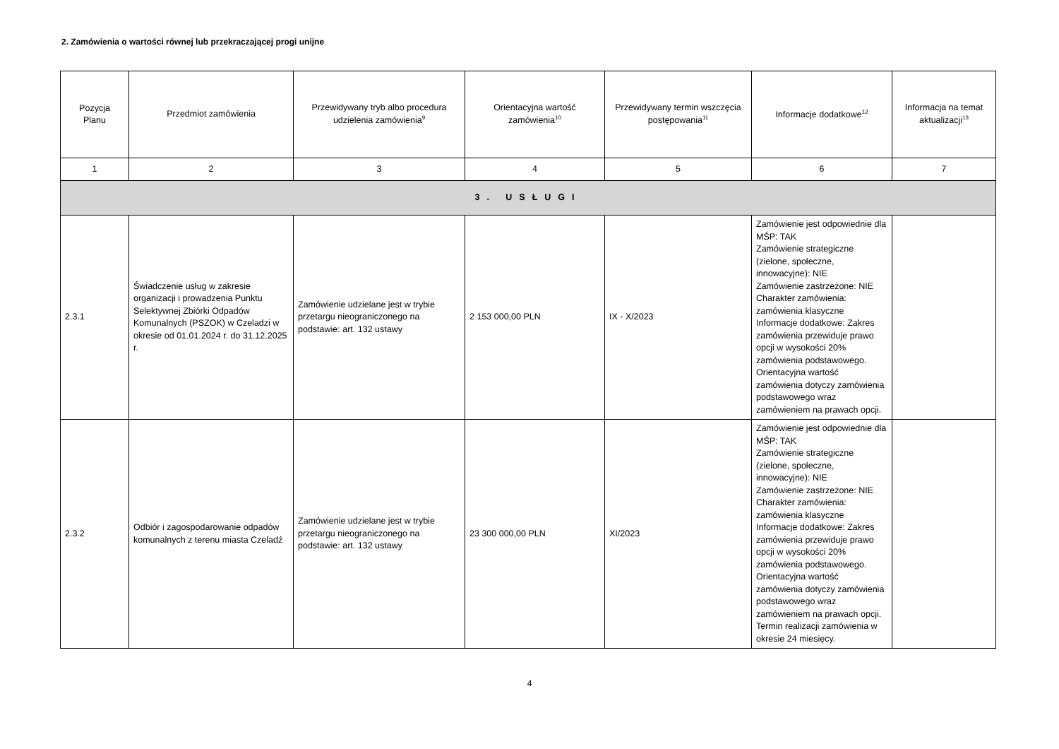2. Zamówienia o wartości równej lub przekraczającej progi unijne
| Pozycja Planu | Przedmiot zamówienia | Przewidywany tryb albo procedura udzielenia zamówienia<sup>9</sup> | Orientacyjna wartość zamówienia<sup>10</sup> | Przewidywany termin wszczęcia postępowania<sup>11</sup> | Informacje dodatkowe<sup>12</sup> | Informacja na temat aktualizacji<sup>13</sup> |
| --- | --- | --- | --- | --- | --- | --- |
| 1 | 2 | 3 | 4 | 5 | 6 | 7 |
| 3. USŁUGI | | | | | | |
| 2.3.1 | Świadczenie usług w zakresie organizacji i prowadzenia Punktu Selektywnej Zbiórki Odpadów Komunalnych (PSZOK) w Czeladzi w okresie od 01.01.2024 r. do 31.12.2025 r. | Zamówienie udzielane jest w trybie przetargu nieograniczonego na podstawie: art. 132 ustawy | 2 153 000,00 PLN | IX - X/2023 | Zamówienie jest odpowiednie dla MŚP: TAK Zamówienie strategiczne (zielone, społeczne, innowacyjne): NIE Zamówienie zastrzeżone: NIE Charakter zamówienia: zamówienia klasyczne Informacje dodatkowe: Zakres zamówienia przewiduje prawo opcji w wysokości 20% zamówienia podstawowego. Orientacyjna wartość zamówienia dotyczy zamówienia podstawowego wraz zamówieniem na prawach opcji. | |
| 2.3.2 | Odbiór i zagospodarowanie odpadów komunalnych z terenu miasta Czeladź | Zamówienie udzielane jest w trybie przetargu nieograniczonego na podstawie: art. 132 ustawy | 23 300 000,00 PLN | XI/2023 | Zamówienie jest odpowiednie dla MŚP: TAK Zamówienie strategiczne (zielone, społeczne, innowacyjne): NIE Zamówienie zastrzeżone: NIE Charakter zamówienia: zamówienia klasyczne Informacje dodatkowe: Zakres zamówienia przewiduje prawo opcji w wysokości 20% zamówienia podstawowego. Orientacyjna wartość zamówienia dotyczy zamówienia podstawowego wraz zamówieniem na prawach opcji. Termin realizacji zamówienia w okresie 24 miesięcy. | |
4